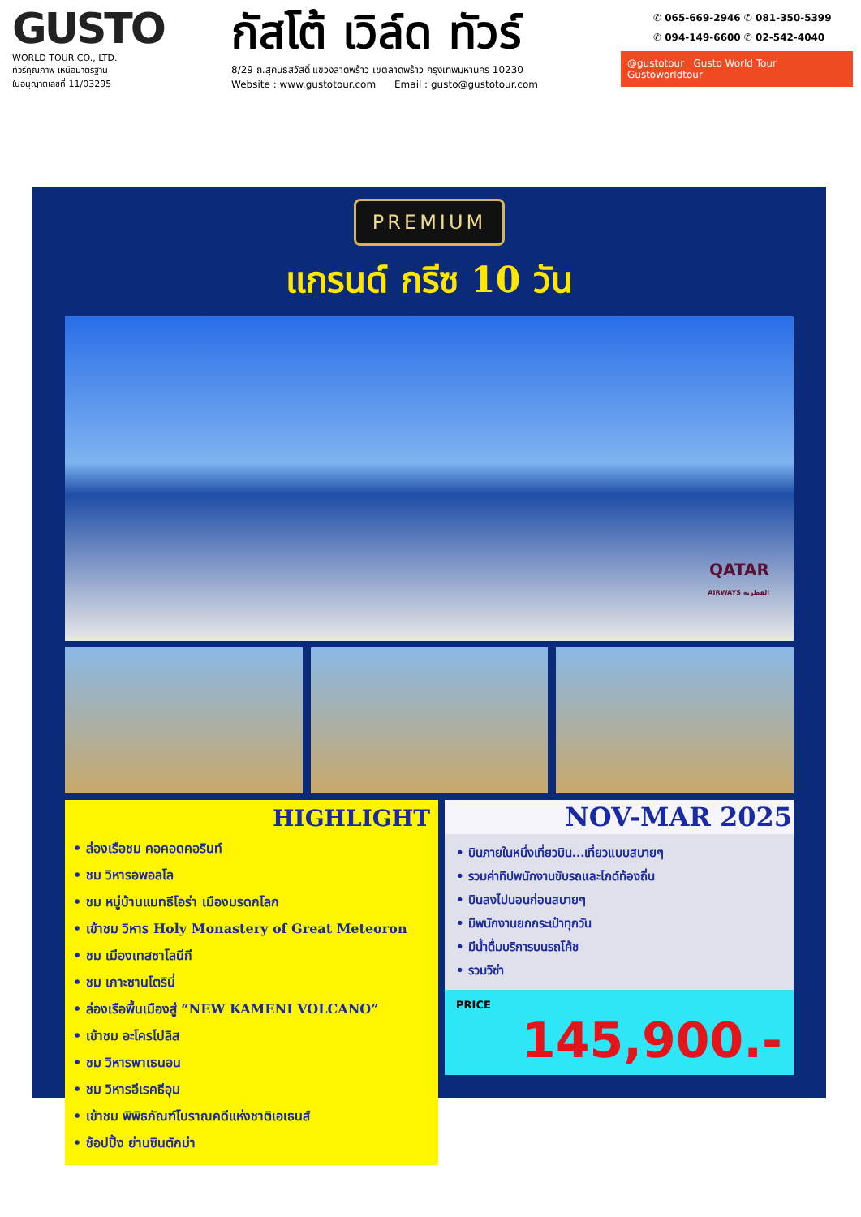GUSTO
WORLD TOUR CO., LTD.
ทัวร์คุณภาพ เหนือมาตรฐาน
ใบอนุญาตเลขที่ 11/03295
กัสโต้ เวิล์ด ทัวร์
8/29 ถ.สุคนธสวัสดิ์ แขวงลาดพร้าว เขตลาดพร้าว กรุงเทพมหานคร 10230
Website : www.gustotour.com Email : gusto@gustotour.com
✆ 065-669-2946 ✆ 081-350-5399
✆ 094-149-6600 ✆ 02-542-4040
@gustotour Gusto World Tour Gustoworldtour
PREMIUM
แกรนด์ กรีซ 10 วัน
QATAR
AIRWAYS القطرية
HIGHLIGHT
• ล่องเรือชม คอคอดคอรินท์
• ชม วิหารอพอลโล
• ชม หมู่บ้านแมทธีโอร่า เมืองมรดกโลก
• เข้าชม วิหาร Holy Monastery of Great Meteoron
• ชม เมืองเทสซาโลนีกี
• ชม เกาะซานโตรินี่
• ล่องเรือพื้นเมืองสู่ “NEW KAMENI VOLCANO”
• เข้าชม อะโครโปลิส
• ชม วิหารพาเธนอน
• ชม วิหารอีเรคธีอุม
• เข้าชม พิพิธภัณฑ์โบราณคดีแห่งชาติเอเธนส์
• ช้อปปิ้ง ย่านซินตักม่า
NOV-MAR 2025
• บินภายในหนึ่งเที่ยวบิน...เที่ยวแบบสบายๆ
• รวมค่าทิปพนักงานขับรถและไกด์ท้องถิ่น
• บินลงไปนอนก่อนสบายๆ
• มีพนักงานยกกระเป๋าทุกวัน
• มีน้ำดื่มบริการบนรถโค้ช
• รวมวีซ่า
PRICE
145,900.-